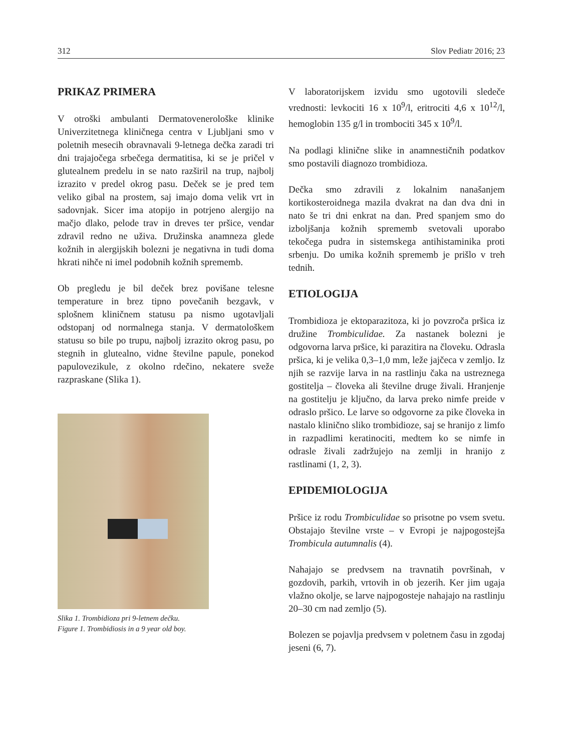312 Slov Pediatr 2016; 23
PRIKAZ PRIMERA
V otroški ambulanti Dermatovenerološke klinike Univerzitetnega kliničnega centra v Ljubljani smo v poletnih mesecih obravnavali 9-letnega dečka zaradi tri dni trajajočega srbečega dermatitisa, ki se je pričel v glutealnem predelu in se nato razširil na trup, najbolj izrazito v predel okrog pasu. Deček se je pred tem veliko gibal na prostem, saj imajo doma velik vrt in sadovnjak. Sicer ima atopijo in potrjeno alergijo na mačjo dlako, pelode trav in dreves ter pršice, vendar zdravil redno ne uživa. Družinska anamneza glede kožnih in alergijskih bolezni je negativna in tudi doma hkrati nihče ni imel podobnih kožnih sprememb.
Ob pregledu je bil deček brez povišane telesne temperature in brez tipno povečanih bezgavk, v splošnem kliničnem statusu pa nismo ugotavljali odstopanj od normalnega stanja. V dermatološkem statusu so bile po trupu, najbolj izrazito okrog pasu, po stegnih in glutealno, vidne številne papule, ponekod papulovezikule, z okolno rdečino, nekatere sveže razpraskane (Slika 1).
Slika 1. Trombidioza pri 9-letnem dečku.
Figure 1. Trombidiosis in a 9 year old boy.
V laboratorijskem izvidu smo ugotovili sledeče vrednosti: levkociti 16 x 10<sup>9</sup>/l, eritrociti 4,6 x 10<sup>12</sup>/l, hemoglobin 135 g/l in trombociti 345 x 10<sup>9</sup>/l.
Na podlagi klinične slike in anamnestičnih podatkov smo postavili diagnozo trombidioza.
Dečka smo zdravili z lokalnim nanašanjem kortikosteroidnega mazila dvakrat na dan dva dni in nato še tri dni enkrat na dan. Pred spanjem smo do izboljšanja kožnih sprememb svetovali uporabo tekočega pudra in sistemskega antihistaminika proti srbenju. Do umika kožnih sprememb je prišlo v treh tednih.
ETIOLOGIJA
Trombidioza je ektoparazitoza, ki jo povzroča pršica iz družine Trombiculidae. Za nastanek bolezni je odgovorna larva pršice, ki parazitira na človeku. Odrasla pršica, ki je velika 0,3–1,0 mm, leže jajčeca v zemljo. Iz njih se razvije larva in na rastlinju čaka na ustreznega gostitelja – človeka ali številne druge živali. Hranjenje na gostitelju je ključno, da larva preko nimfe preide v odraslo pršico. Le larve so odgovorne za pike človeka in nastalo klinično sliko trombidioze, saj se hranijo z limfo in razpadlimi keratinociti, medtem ko se nimfe in odrasle živali zadržujejo na zemlji in hranijo z rastlinami (1, 2, 3).
EPIDEMIOLOGIJA
Pršice iz rodu Trombiculidae so prisotne po vsem svetu. Obstajajo številne vrste – v Evropi je najpogostejša Trombicula autumnalis (4).
Nahajajo se predvsem na travnatih površinah, v gozdovih, parkih, vrtovih in ob jezerih. Ker jim ugaja vlažno okolje, se larve najpogosteje nahajajo na rastlinju 20–30 cm nad zemljo (5).
Bolezen se pojavlja predvsem v poletnem času in zgodaj jeseni (6, 7).